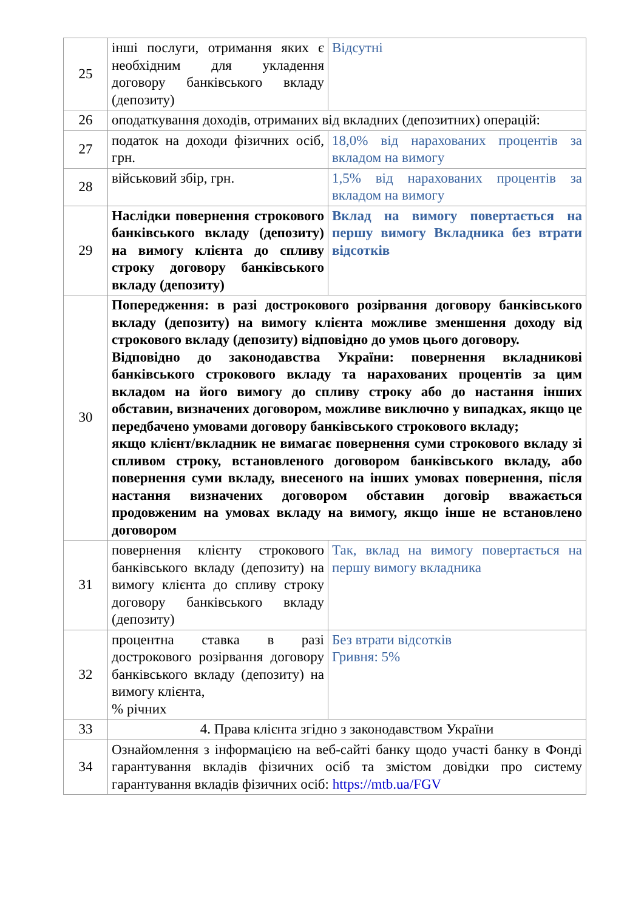| 25 | інші послуги, отримання яких є необхідним для укладення договору банківського вкладу (депозиту) | Відсутні |
| 26 | оподаткування доходів, отриманих від вкладних (депозитних) операцій: | |
| 27 | податок на доходи фізичних осіб, грн. | 18,0% від нарахованих процентів за вкладом на вимогу |
| 28 | військовий збір, грн. | 1,5% від нарахованих процентів за вкладом на вимогу |
| 29 | Наслідки повернення строкового банківського вкладу (депозиту) на вимогу клієнта до спливу строку договору банківського вкладу (депозиту) | Вклад на вимогу повертається на першу вимогу Вкладника без втрати відсотків |
| 30 | Попередження: в разі дострокового розірвання договору банківського вкладу (депозиту) на вимогу клієнта можливе зменшення доходу від строкового вкладу (депозиту) відповідно до умов цього договору. Відповідно до законодавства України: повернення вкладникові банківського строкового вкладу та нарахованих процентів за цим вкладом на його вимогу до спливу строку або до настання інших обставин, визначених договором, можливе виключно у випадках, якщо це передбачено умовами договору банківського строкового вкладу; якщо клієнт/вкладник не вимагає повернення суми строкового вкладу зі спливом строку, встановленого договором банківського вкладу, або повернення суми вкладу, внесеного на інших умовах повернення, після настання визначених договором обставин договір вважається продовженим на умовах вкладу на вимогу, якщо інше не встановлено договором | |
| 31 | повернення клієнту строкового банківського вкладу (депозиту) на вимогу клієнта до спливу строку договору банківського вкладу (депозиту) | Так, вклад на вимогу повертається на першу вимогу вкладника |
| 32 | процентна ставка в разі дострокового розірвання договору банківського вкладу (депозиту) на вимогу клієнта, % річних | Без втрати відсотків Гривня: 5% |
| 33 | 4. Права клієнта згідно з законодавством України | |
| 34 | Ознайомлення з інформацією на веб-сайті банку щодо участі банку в Фонді гарантування вкладів фізичних осіб та змістом довідки про систему гарантування вкладів фізичних осіб: https://mtb.ua/FGV | |